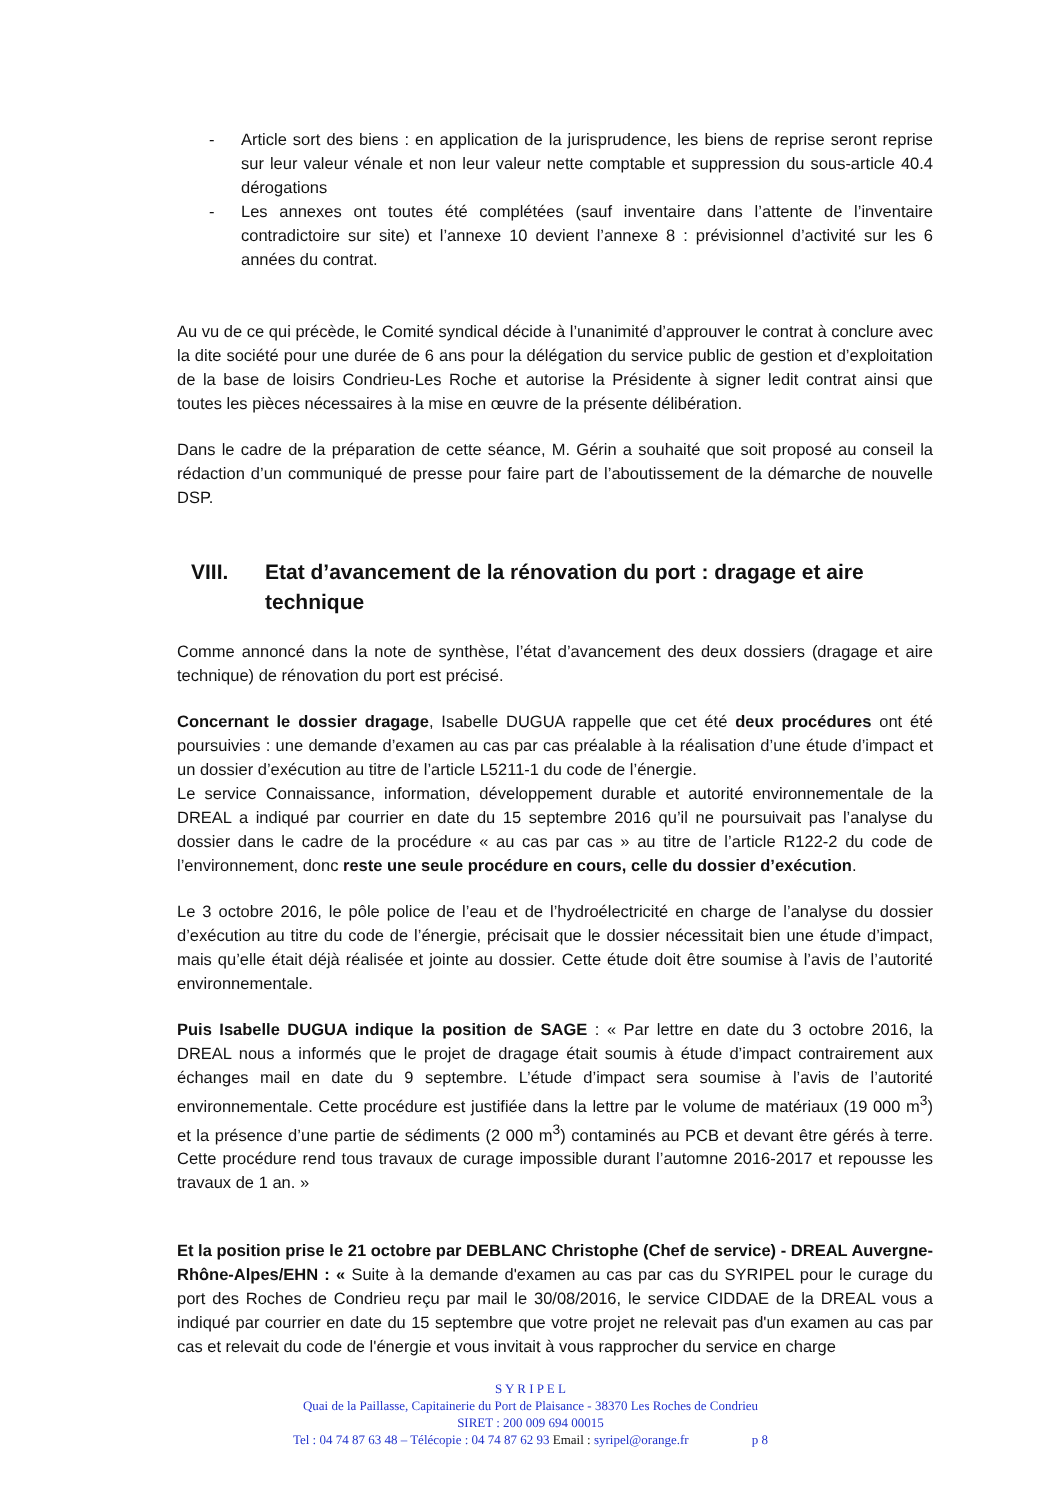- Article sort des biens : en application de la jurisprudence, les biens de reprise seront reprise sur leur valeur vénale et non leur valeur nette comptable et suppression du sous-article 40.4 dérogations
- Les annexes ont toutes été complétées (sauf inventaire dans l’attente de l’inventaire contradictoire sur site) et l’annexe 10 devient l’annexe 8 : prévisionnel d’activité sur les 6 années du contrat.
Au vu de ce qui précède, le Comité syndical décide à l’unanimité d’approuver le contrat à conclure avec la dite société pour une durée de 6 ans pour la délégation du service public de gestion et d’exploitation de la base de loisirs Condrieu-Les Roche et autorise la Présidente à signer ledit contrat ainsi que toutes les pièces nécessaires à la mise en œuvre de la présente délibération.
Dans le cadre de la préparation de cette séance, M. Gérin a souhaité que soit proposé au conseil la rédaction d’un communiqué de presse pour faire part de l’aboutissement de la démarche de nouvelle DSP.
VIII. Etat d’avancement de la rénovation du port : dragage et aire technique
Comme annoncé dans la note de synthèse, l’état d’avancement des deux dossiers (dragage et aire technique) de rénovation du port est précisé.
Concernant le dossier dragage, Isabelle DUGUA rappelle que cet été deux procédures ont été poursuivies : une demande d’examen au cas par cas préalable à la réalisation d’une étude d’impact et un dossier d’exécution au titre de l’article L5211-1 du code de l’énergie.
Le service Connaissance, information, développement durable et autorité environnementale de la DREAL a indiqué par courrier en date du 15 septembre 2016 qu’il ne poursuivait pas l’analyse du dossier dans le cadre de la procédure « au cas par cas » au titre de l’article R122-2 du code de l’environnement, donc reste une seule procédure en cours, celle du dossier d’exécution.
Le 3 octobre 2016, le pôle police de l’eau et de l’hydroélectricité en charge de l’analyse du dossier d’exécution au titre du code de l’énergie, précisait que le dossier nécessitait bien une étude d’impact, mais qu’elle était déjà réalisée et jointe au dossier. Cette étude doit être soumise à l’avis de l’autorité environnementale.
Puis Isabelle DUGUA indique la position de SAGE : « Par lettre en date du 3 octobre 2016, la DREAL nous a informés que le projet de dragage était soumis à étude d’impact contrairement aux échanges mail en date du 9 septembre. L’étude d’impact sera soumise à l’avis de l’autorité environnementale. Cette procédure est justifiée dans la lettre par le volume de matériaux (19 000 m<sup>3</sup>) et la présence d’une partie de sédiments (2 000 m<sup>3</sup>) contaminés au PCB et devant être gérés à terre. Cette procédure rend tous travaux de curage impossible durant l’automne 2016-2017 et repousse les travaux de 1 an. »
Et la position prise le 21 octobre par DEBLANC Christophe (Chef de service) - DREAL Auvergne-Rhône-Alpes/EHN : « Suite à la demande d'examen au cas par cas du SYRIPEL pour le curage du port des Roches de Condrieu reçu par mail le 30/08/2016, le service CIDDAE de la DREAL vous a indiqué par courrier en date du 15 septembre que votre projet ne relevait pas d'un examen au cas par cas et relevait du code de l'énergie et vous invitait à vous rapprocher du service en charge
S Y R I P E L
Quai de la Paillasse, Capitainerie du Port de Plaisance - 38370 Les Roches de Condrieu
SIRET : 200 009 694 00015
Tel : 04 74 87 63 48 – Télécopie : 04 74 87 62 93 Email : syripel@orange.fr p 8